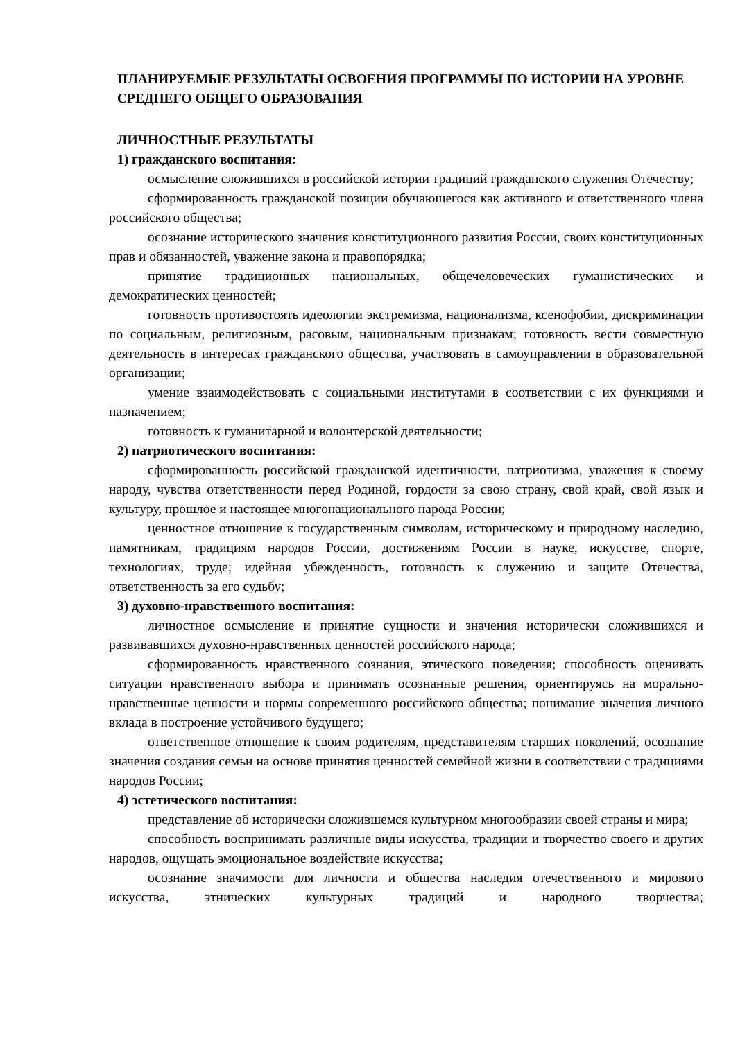ПЛАНИРУЕМЫЕ РЕЗУЛЬТАТЫ ОСВОЕНИЯ ПРОГРАММЫ ПО ИСТОРИИ НА УРОВНЕ СРЕДНЕГО ОБЩЕГО ОБРАЗОВАНИЯ
ЛИЧНОСТНЫЕ РЕЗУЛЬТАТЫ
1) гражданского воспитания:
осмысление сложившихся в российской истории традиций гражданского служения Отечеству;
сформированность гражданской позиции обучающегося как активного и ответственного члена российского общества;
осознание исторического значения конституционного развития России, своих конституционных прав и обязанностей, уважение закона и правопорядка;
принятие традиционных национальных, общечеловеческих гуманистических и демократических ценностей;
готовность противостоять идеологии экстремизма, национализма, ксенофобии, дискриминации по социальным, религиозным, расовым, национальным признакам; готовность вести совместную деятельность в интересах гражданского общества, участвовать в самоуправлении в образовательной организации;
умение взаимодействовать с социальными институтами в соответствии с их функциями и назначением;
готовность к гуманитарной и волонтерской деятельности;
2) патриотического воспитания:
сформированность российской гражданской идентичности, патриотизма, уважения к своему народу, чувства ответственности перед Родиной, гордости за свою страну, свой край, свой язык и культуру, прошлое и настоящее многонационального народа России;
ценностное отношение к государственным символам, историческому и природному наследию, памятникам, традициям народов России, достижениям России в науке, искусстве, спорте, технологиях, труде; идейная убежденность, готовность к служению и защите Отечества, ответственность за его судьбу;
3) духовно-нравственного воспитания:
личностное осмысление и принятие сущности и значения исторически сложившихся и развивавшихся духовно-нравственных ценностей российского народа;
сформированность нравственного сознания, этического поведения; способность оценивать ситуации нравственного выбора и принимать осознанные решения, ориентируясь на морально-нравственные ценности и нормы современного российского общества; понимание значения личного вклада в построение устойчивого будущего;
ответственное отношение к своим родителям, представителям старших поколений, осознание значения создания семьи на основе принятия ценностей семейной жизни в соответствии с традициями народов России;
4) эстетического воспитания:
представление об исторически сложившемся культурном многообразии своей страны и мира;
способность воспринимать различные виды искусства, традиции и творчество своего и других народов, ощущать эмоциональное воздействие искусства;
осознание значимости для личности и общества наследия отечественного и мирового искусства, этнических культурных традиций и народного творчества;